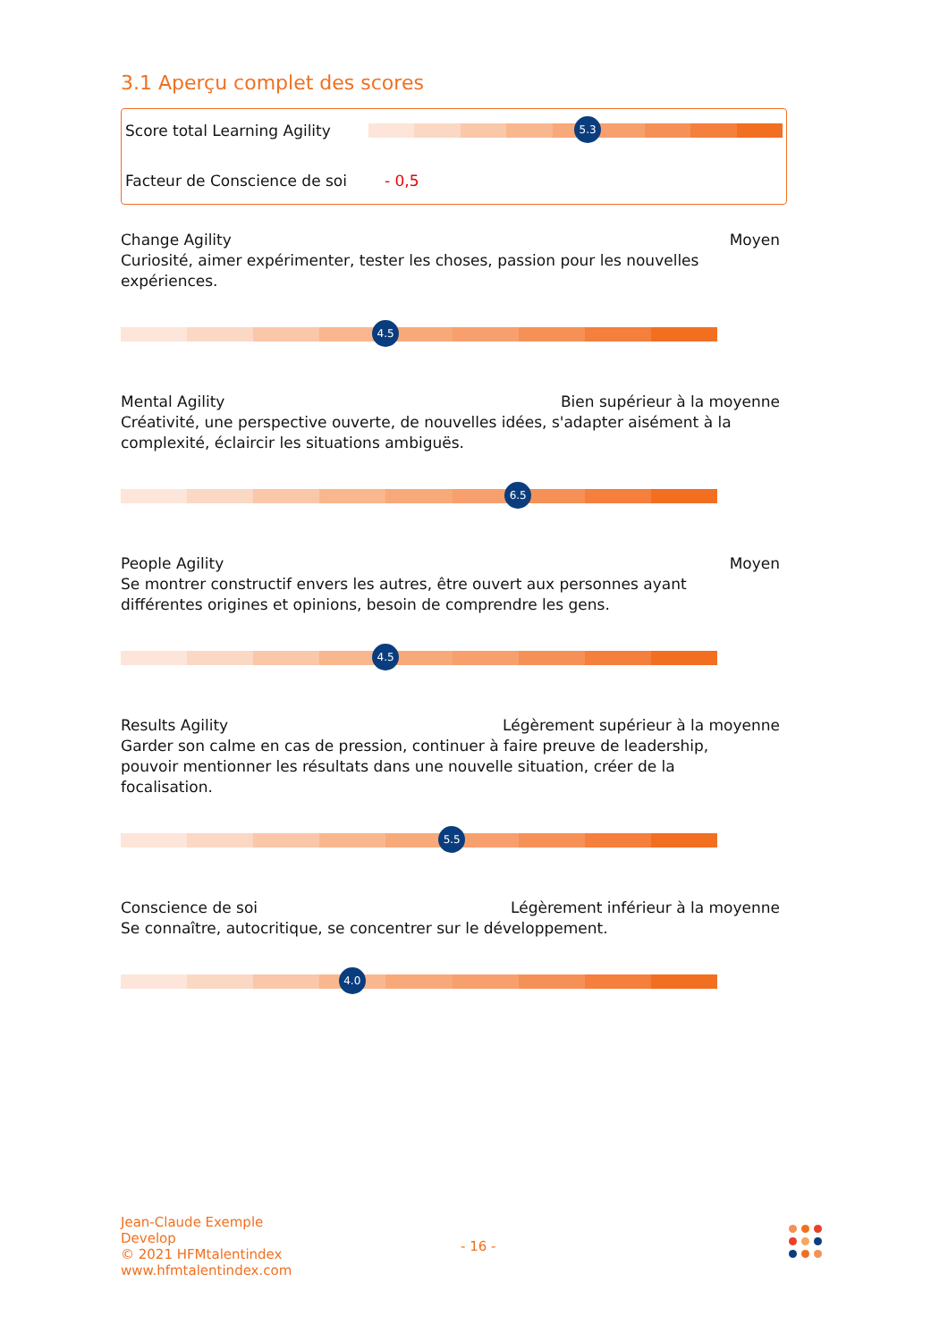3.1 Aperçu complet des scores
Score total Learning Agility
5.3
Facteur de Conscience de soi - 0,5
Change Agility Moyen
Curiosité, aimer expérimenter, tester les choses, passion pour les nouvelles expériences.
4.5
Mental Agility Bien supérieur à la moyenne
Créativité, une perspective ouverte, de nouvelles idées, s'adapter aisément à la complexité, éclaircir les situations ambiguës.
6.5
People Agility Moyen
Se montrer constructif envers les autres, être ouvert aux personnes ayant différentes origines et opinions, besoin de comprendre les gens.
4.5
Results Agility Légèrement supérieur à la moyenne
Garder son calme en cas de pression, continuer à faire preuve de leadership, pouvoir mentionner les résultats dans une nouvelle situation, créer de la focalisation.
5.5
Conscience de soi Légèrement inférieur à la moyenne
Se connaître, autocritique, se concentrer sur le développement.
4.0
Jean-Claude Exemple
Develop
© 2021 HFMtalentindex
www.hfmtalentindex.com
- 16 -